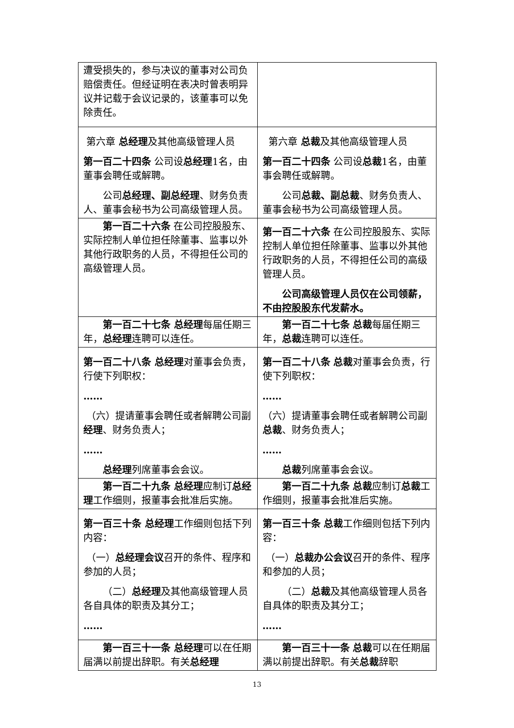| 遭受损失的，参与决议的董事对公司负赔偿责任。但经证明在表决时曾表明异议并记载于会议记录的，该董事可以免除责任。 | |
| 第六章 总经理 及其他高级管理人员 第一百二十四条 公司设 总经理 1名，由董事会聘任或解聘。 公司 总经理、副总经理 、财务负责人、董事会秘书为公司高级管理人员。 | 第六章 总裁 及其他高级管理人员 第一百二十四条 公司设 总裁 1名，由董事会聘任或解聘。 公司 总裁、副总裁 、财务负责人、董事会秘书为公司高级管理人员。 |
| 第一百二十六条 在公司控股股东、实际控制人单位担任除董事、监事以外其他行政职务的人员，不得担任公司的高级管理人员。 | 第一百二十六条 在公司控股股东、实际控制人单位担任除董事、监事以外其他行政职务的人员，不得担任公司的高级管理人员。 公司高级管理人员仅在公司领薪，不由控股股东代发薪水。 |
| 第一百二十七条 总经理 每届任期三年， 总经理 连聘可以连任。 | 第一百二十七条 总裁 每届任期三年， 总裁 连聘可以连任。 |
| 第一百二十八条 总经理 对董事会负责，行使下列职权： …… （六）提请董事会聘任或者解聘公司副 经理 、财务负责人； …… 总经理 列席董事会会议。 | 第一百二十八条 总裁 对董事会负责，行使下列职权： …… （六）提请董事会聘任或者解聘公司副 总裁 、财务负责人； …… 总裁 列席董事会会议。 |
| 第一百二十九条 总经理 应制订 总经理 工作细则，报董事会批准后实施。 | 第一百二十九条 总裁 应制订 总裁 工作细则，报董事会批准后实施。 |
| 第一百三十条 总经理 工作细则包括下列内容： （一） 总经理会议 召开的条件、程序和参加的人员； （二） 总经理 及其他高级管理人员各自具体的职责及其分工； …… | 第一百三十条 总裁 工作细则包括下列内容： （一） 总裁办公会议 召开的条件、程序和参加的人员； （二） 总裁 及其他高级管理人员各自具体的职责及其分工； …… |
| 第一百三十一条 总经理 可以在任期届满以前提出辞职。有关 总经理 | 第一百三十一条 总裁 可以在任期届满以前提出辞职。有关 总裁 辞职 |
13